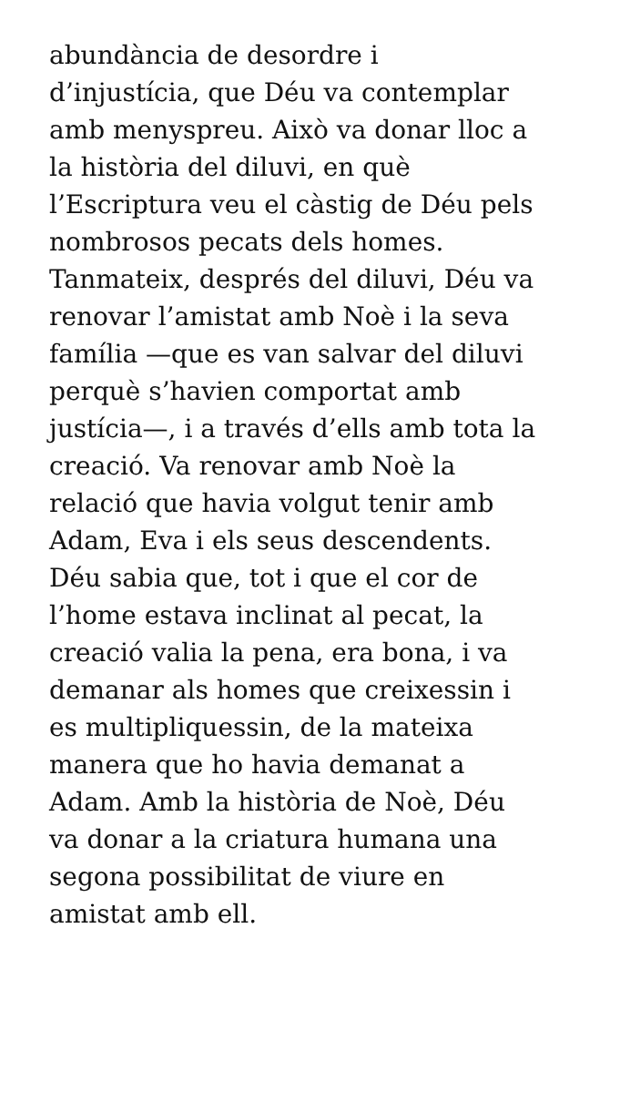abundància de desordre i
d’injustícia, que Déu va contemplar
amb menyspreu. Això va donar lloc a
la història del diluvi, en què
l’Escriptura veu el càstig de Déu pels
nombrosos pecats dels homes.
Tanmateix, després del diluvi, Déu va
renovar l’amistat amb Noè i la seva
família —que es van salvar del diluvi
perquè s’havien comportat amb
justícia—, i a través d’ells amb tota la
creació. Va renovar amb Noè la
relació que havia volgut tenir amb
Adam, Eva i els seus descendents.
Déu sabia que, tot i que el cor de
l’home estava inclinat al pecat, la
creació valia la pena, era bona, i va
demanar als homes que creixessin i
es multipliquessin, de la mateixa
manera que ho havia demanat a
Adam. Amb la història de Noè, Déu
va donar a la criatura humana una
segona possibilitat de viure en
amistat amb ell.